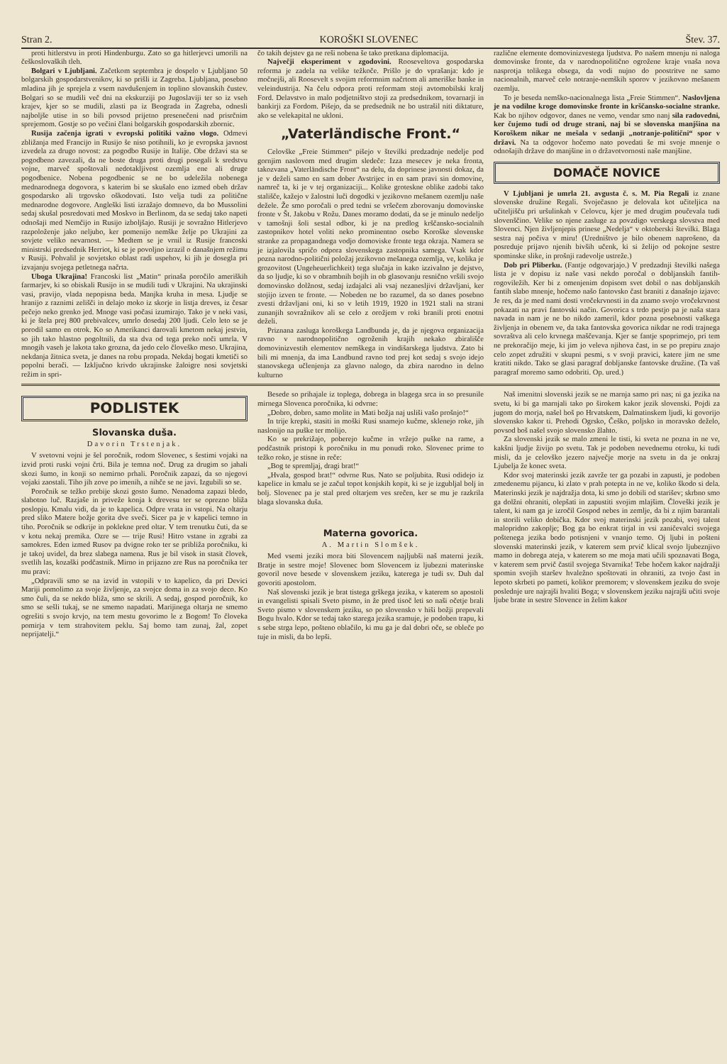Stran 2. KOROŠKI SLOVENEC Štev. 37.
proti hitlerstvu in proti Hindenburgu. Zato so ga hitlerjevci umorili na češkoslovaških tleh.
Bolgari v Ljubljani. Začetkom septembra je dospelo v Ljubljano 50 bolgarskih gospodarstvenikov, ki so prišli iz Zagreba. Ljubljana, posebno mladina jih je sprejela z vsem navdušenjem in toplino slovanskih čustev. Bolgari so se mudili več dni na ekskurziji po Jugoslaviji ter so iz vseh krajev, kjer so se mudili, zlasti pa iz Beograda in Zagreba, odnesli najboljše utise in so bili povsod prijetno presenečeni nad prisrčnim sprejemom. Gostje so po večini člani bolgarskih gospodarskih zbornic.
Rusija začenja igrati v evropski politiki važno vlogo. Odmevi zbližanja med Francijo in Rusijo še niso potihnili, ko je evropska javnost izvedela za drugo novost: za pogodbo Rusije in Italije. Obe državi sta se pogodbeno zavezali, da ne boste druga proti drugi posegali k sredstvu vojne, marveč spoštovali nedotakljivost ozemlja ene ali druge pogodbenice. Nobena pogodbenic se ne bo udeležila nobenega mednarodnega dogovora, s katerim bi se skušalo eno izmed obeh držav gospodarsko ali trgovsko oškodovati. Isto velja tudi za politične mednarodne dogovore. Angleški listi izražajo domnevo, da bo Mussolini sedaj skušal posredovati med Moskvo in Berlinom, da se sedaj tako napeti odnošaji med Nemčijo in Rusijo izboljšajo. Rusiji je sovražno Hitlerjevo razpoloženje jako neljubo, ker pomenijo nemške želje po Ukrajini za sovjete veliko nevarnost. — Medtem se je vrnil iz Rusije francoski ministrski predsednik Herriot, ki se je povoljno izrazil o današnjem režimu v Rusiji. Pohvalil je sovjetsko oblast radi uspehov, ki jih je dosegla pri izvajanju svojega petletnega načrta.
Uboga Ukrajina! Francoski list „Matin“ prinaša poročilo ameriških farmarjev, ki so obiskali Rusijo in se mudili tudi v Ukrajini. Na ukrajinski vasi, pravijo, vlada nepopisna beda. Manjka kruha in mesa. Ljudje se hranijo z raznimi zelišči in delajo moko iz skorje in listja dreves, iz česar pečejo neko grenko jed. Mnoge vasi počasi izumirajo. Tako je v neki vasi, ki je štela prej 800 prebivalcev, umrlo dosedaj 200 ljudi. Celo leto se je porodil samo en otrok. Ko so Amerikanci darovali kmetom nekaj jestvin, so jih tako hlastno pogoltnili, da sta dva od tega preko noči umrla. V mnogih vaseh je lakota tako grozna, da jedo celo človeško meso. Ukrajina, nekdanja žitnica sveta, je danes na robu propada. Nekdaj bogati kmetiči so popolni berači. — Izključno krivdo ukrajinske žaloigre nosi sovjetski režim in spri-
čo takih dejstev ga ne reši nobena še tako pretkana diplomacija.
Največji eksperiment v zgodovini. Rooseveltova gospodarska reforma je zadela na velike težkoče. Prišlo je do vprašanja: kdo je močnejši, ali Roosevelt s svojim reformnim načrtom ali ameriške banke in veleindustrija. Na čelu odpora proti reformam stoji avtomobilski kralj Ford. Delavstvo in malo podjetništvo stoji za predsednikom, tovarnarji in bankirji za Fordom. Pišejo, da se predsednik ne bo ustrašil niti diktature, ako se velekapital ne ukloni.
„Vaterländische Front.“
Celovške „Freie Stimmen“ pišejo v številki predzadnje nedelje pod gornjim naslovom med drugim sledeče: Izza mesecev je neka fronta, takozvana „Vaterländische Front“ na delu, da doprinese javnosti dokaz, da je v deželi samo en sam dober Avstrijec in en sam pravi sin domovine, namreč ta, ki je v tej organizaciji... Kolike groteskne oblike zadobi tako stališče, kažejo v žalostni luči dogodki v jezikovno mešanem ozemlju naše dežele. Že smo poročali o pred tedni se vršečem zborovanju domovinske fronte v Št. Jakobu v Rožu. Danes moramo dodati, da se je minulo nedeljo v tamošnji šoli sestal odbor, ki je na predlog krščansko-socialnih zastopnikov hotel voliti neko prominentno osebo Koroške slovenske stranke za propagandnega vodjo domoviske fronte tega okraja. Namera se je izjalovila spričo odpora slovenskega zastopnika samega. Vsak kdor pozna narodno-politični položaj jezikovno mešanega ozemlja, ve, kolika je grozovitost (Ungeheuerlichkeit) tega slučaja in kako izzivalno je dejstvo, da so ljudje, ki so v obrambnih bojih in ob glasovanju resnično vršili svojo domovinsko dolžnost, sedaj izdajalci ali vsaj nezanesljivi državljani, ker stojijo izven te fronte. — Nobeden ne bo razumel, da so danes posebno zvesti državljani oni, ki so v letih 1919, 1920 in 1921 stali na strani zunanjih sovražnikov ali se celo z orožjem v roki branili proti enotni deželi.
Priznana zasluga koroškega Landbunda je, da je njegova organizacija ravno v narodnopolitično ogroženih krajih nekako zbirališče domovinizvestih elementov nemškega in vindišarskega ljudstva. Zato bi bili mi mnenja, da ima Landbund ravno tod prej kot sedaj s svojo idejo stanovskega učlenjenja za glavno nalogo, da zbira narodno in delno kulturno
različne elemente domovinizvestega ljudstva. Po našem mnenju ni naloga domovinske fronte, da v narodnopolitično ogrožene kraje vnaša nova nasprotja tolikega obsega, da vodi nujno do poostritve ne samo nacionalnih, marveč celo notranje-nemških sporov v jezikovno mešanem ozemlju.
To je beseda nemško-nacionalnega lista „Freie Stimmen“. Naslovljena je na vodilne kroge domovinske fronte in krščansko-socialne stranke. Kak bo njihov odgovor, danes ne vemo, vendar smo nanj sila radovedni, ker čujemo tudi od druge strani, naj bi se slovenska manjšina na Koroškem nikar ne mešala v sedanji „notranje-politični“ spor v državi. Na ta odgovor hočemo nato povedati še mi svoje mnenje o odnošajih države do manjšine in o državotvornosti naše manjšine.
DOMAČE NOVICE
V Ljubljani je umrla 21. avgusta č. s. M. Pia Regali iz znane slovenske družine Regali. Svoječasno je delovala kot učiteljica na učiteljišču pri uršulinkah v Celovcu, kjer je med drugim poučevala tudi slovenščino. Velike so njene zasluge za povzdigo verskega slovstva med Slovenci. Njen življenjepis prinese „Nedelja“ v oktoberski številki. Blaga sestra naj počiva v miru! (Uredništvo je bilo obenem naprošeno, da posreduje prijavo njenih bivših učenk, ki si želijo od pokojne sestre spominske slike, in prošnji radevolje ustreže.)
Dob pri Pliberku. (Fantje odgovarjajo.) V predzadnji številki našega lista je v dopisu iz naše vasi nekdo poročal o dobljanskih fantih-rogoviležih. Ker bi z omenjenim dopisom svet dobil o nas dobljanskih fantih slabo mnenje, hočemo našo fantovsko čast braniti z današnjo izjavo: Je res, da je med nami dosti vročekrvnosti in da znamo svojo vročekrvnost pokazati na pravi fantovski način. Govorica s trdo pestjo pa je naša stara navada in nam je ne bo nikdo zameril, kdor pozna posebnosti vaškega življenja in obenem ve, da taka fantovska govorica nikdar ne rodi trajnega sovraštva ali celo krvnega maščevanja. Kjer se fantje spoprimejo, pri tem ne prekoračijo meje, ki jim jo veleva njihova čast, in se po prepiru znajo celo zopet združiti v skupni pesmi, s v svoji pravici, katere jim ne sme kratiti nikdo. Tako se glasi paragraf dobljanske fantovske družine. (Ta vaš paragraf moremo samo odobriti. Op. ured.)
PODLISTEK
Slovanska duša.
Davorin Trstenjak.
V svetovni vojni je šel poročnik, rodom Slovenec, s šestimi vojaki na izvid proti ruski vojni črti. Bila je temna noč. Drug za drugim so jahali skozi šumo, in konji so nemirno prhali. Poročnik zapazi, da so njegovi vojaki zaostali. Tiho jih zove po imenih, a nihče se ne javi. Izgubili so se.
Poročnik se težko prebije skozi gosto šumo. Nenadoma zapazi bledo, slabotno luč. Razjaše in priveže konja k drevesu ter se oprezno bliža poslopju. Kmalu vidi, da je to kapelica. Odpre vrata in vstopi. Na oltarju pred sliko Matere božje gorita dve sveči. Sicer pa je v kapelici temno in tiho. Poročnik se odkrije in poklekne pred oltar. V tem trenutku čuti, da se v kotu nekaj premika. Ozre se — trije Rusi! Hitro vstane in zgrabi za samokres. Eden izmed Rusov pa dvigne roko ter se približa poročniku, ki je takoj uvidel, da brez slabega namena. Rus je bil visok in stasit človek, svetlih las, kozaški podčastnik. Mirno in prijazno zre Rus na poročnika ter mu pravi:
„Odpravili smo se na izvid in vstopili v to kapelico, da pri Devici Mariji pomolimo za svoje življenje, za svojce doma in za svojo deco. Ko smo čuli, da se nekdo bliža, smo se skrili. A sedaj, gospod poročnik, ko smo se sešli tukaj, se ne smemo napadati. Marijinega oltarja ne smemo ogrešiti s svojo krvjo, na tem mestu govorimo le z Bogom! To človeka pomirja v tem strahovitem peklu. Saj bomo tam zunaj, žal, zopet neprijatelji.“
Besede so prihajale iz toplega, dobrega in blagega srca in so presunile mirnega Slovenca poročnika, ki odvrne:
„Dobro, dobro, samo molite in Mati božja naj usliši vašo prošnjo!“
In trije krepki, stasiti in moški Rusi snamejo kučme, sklenejo roke, jih naslonijo na puške ter molijo.
Ko se prekrižajo, poberejo kučme in vržejo puške na rame, a podčastnik pristopi k poročniku in mu ponudi roko. Slovenec prime to težko roko, je stisne in reče:
„Bog te spremljaj, dragi brat!“
„Hvala, gospod brat!“ odvrne Rus. Nato se poljubita. Rusi odidejo iz kapelice in kmalu se je začul topot konjskih kopit, ki se je izgubljal bolj in bolj. Slovenec pa je stal pred oltarjem ves srečen, ker se mu je razkrila blaga slovanska duša.
Materna govorica.
A. Martin Slomšek.
Med vsemi jeziki mora biti Slovencem najljubši naš materni jezik. Bratje in sestre moje! Slovenec bom Slovencem iz ljubezni materinske govoril nove besede v slovenskem jeziku, katerega je tudi sv. Duh dal govoriti apostolom.
Naš slovenski jezik je brat tistega grškega jezika, v katerem so apostoli in evangelisti spisali Sveto pismo, in že pred tisoč leti so naši očetje brali Sveto pismo v slovenskem jeziku, so po slovensko v hiši božji prepevali Bogu hvalo. Kdor se tedaj tako starega jezika sramuje, je podoben trapu, ki s sebe strga lepo, pošteno oblačilo, ki mu ga je dal dobri oče, se obleče po tuje in misli, da bo lepši.
Naš imenitni slovenski jezik se ne marnja samo pri nas; ni ga jezika na svetu, ki bi ga marnjali tako po širokem kakor jezik slovenski. Pojdi za jugom do morja, našel boš po Hrvatskem, Dalmatinskem ljudi, ki govorijo slovensko kakor ti. Prehodi Ogrsko, Češko, poljsko in moravsko deželo, povsod boš našel svojo slovensko žlahto.
Za slovenski jezik se malo zmeni le tisti, ki sveta ne pozna in ne ve, kakšni ljudje živijo po svetu. Tak je podoben nevednemu otroku, ki tudi misli, da je celovško jezero največje morje na svetu in da je onkraj Ljubelja že konec sveta.
Kdor svoj materinski jezik zavrže ter ga pozabi in zapusti, je podoben zmedenemu pijancu, ki zlato v prah potepta in ne ve, koliko škodo si dela. Materinski jezik je najdražja dota, ki smo jo dobili od starišev; skrbno smo ga dolžni ohraniti, olepšati in zapustiti svojim mlajšim. Človeški jezik je talent, ki nam ga je izročil Gospod nebes in zemlje, da bi z njim barantali in storili veliko dobička. Kdor svoj materinski jezik pozabi, svoj talent malopridno zakoplje; Bog ga bo enkrat tirjal in vsi zaničevalci svojega poštenega jezika bodo potisnjeni v vnanjo temo. Oj ljubi in pošteni slovenski materinski jezik, v katerem sem prvič klical svojo ljubeznjivo mamo in dobrega ateja, v katerem so me moja mati učili spoznavati Boga, v katerem sem prvič častil svojega Stvarnika! Tebe hočem kakor najdražji spomin svojih staršev hvaležno spoštovati in ohraniti, za tvojo čast in lepoto skrbeti po pameti, kolikor premorem; v slovenskem jeziku do svoje poslednje ure najrajši hvaliti Boga; v slovenskem jeziku najrajši učiti svoje ljube brate in sestre Slovence in želim kakor